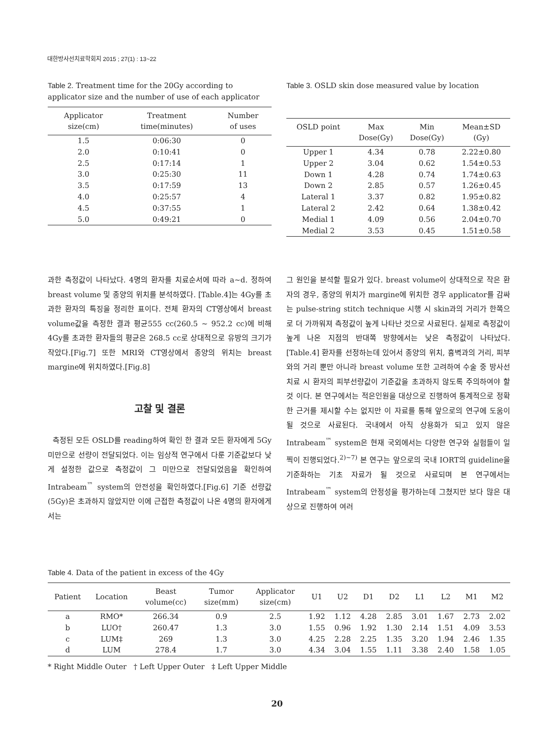대한방사선치료학회지 2015 ; 27(1) : 13~22
Table 2. Treatment time for the 20Gy according to applicator size and the number of use of each applicator
| Applicator size(cm) | Treatment time(minutes) | Number of uses |
| --- | --- | --- |
| 1.5 | 0:06:30 | 0 |
| 2.0 | 0:10:41 | 0 |
| 2.5 | 0:17:14 | 1 |
| 3.0 | 0:25:30 | 11 |
| 3.5 | 0:17:59 | 13 |
| 4.0 | 0:25:57 | 4 |
| 4.5 | 0:37:55 | 1 |
| 5.0 | 0:49:21 | 0 |
Table 3. OSLD skin dose measured value by location
| OSLD point | Max Dose(Gy) | Min Dose(Gy) | Mean±SD (Gy) |
| --- | --- | --- | --- |
| Upper 1 | 4.34 | 0.78 | 2.22±0.80 |
| Upper 2 | 3.04 | 0.62 | 1.54±0.53 |
| Down 1 | 4.28 | 0.74 | 1.74±0.63 |
| Down 2 | 2.85 | 0.57 | 1.26±0.45 |
| Lateral 1 | 3.37 | 0.82 | 1.95±0.82 |
| Lateral 2 | 2.42 | 0.64 | 1.38±0.42 |
| Medial 1 | 4.09 | 0.56 | 2.04±0.70 |
| Medial 2 | 3.53 | 0.45 | 1.51±0.58 |
과한 측정값이 나타났다. 4명의 환자를 치료순서에 따라 a~d. 정하여 breast volume 및 종양의 위치를 분석하였다. [Table.4]는 4Gy를 초과한 환자의 특징을 정리한 표이다. 전체 환자의 CT영상에서 breast volume값을 측정한 결과 평균555 cc(260.5 ~ 952.2 cc)에 비해 4Gy를 초과한 환자들의 평균은 268.5 cc로 상대적으로 유방의 크기가 작았다.[Fig.7] 또한 MRI와 CT영상에서 종양의 위치는 breast margine에 위치하였다.[Fig.8]
고찰 및 결론
측정된 모든 OSLD를 reading하여 확인 한 결과 모든 환자에게 5Gy미만으로 선량이 전달되었다. 이는 임상적 연구에서 다룬 기준값보다 낮게 설정한 값으로 측정값이 그 미만으로 전달되었음을 확인하여 Intrabeam<sup>™</sup> system의 안전성을 확인하였다.[Fig.6] 기준 선량값(5Gy)은 초과하지 않았지만 이에 근접한 측정값이 나온 4명의 환자에게서는
그 원인을 분석할 필요가 있다. breast volume이 상대적으로 작은 환자의 경우, 종양의 위치가 margine에 위치한 경우 applicator를 감싸는 pulse-string stitch technique 시행 시 skin과의 거리가 한쪽으로 더 가까워져 측정값이 높게 나타난 것으로 사료된다. 실제로 측정값이 높게 나온 지점의 반대쪽 방향에서는 낮은 측정값이 나타났다.[Table.4] 환자를 선정하는데 있어서 종양의 위치, 흉벽과의 거리, 피부와의 거리 뿐만 아니라 breast volume 또한 고려하여 수술 중 방사선 치료 시 환자의 피부선량값이 기준값을 초과하지 않도록 주의하여야 할 것 이다. 본 연구에서는 적은인원을 대상으로 진행하여 통계적으로 정확한 근거를 제시할 수는 없지만 이 자료를 통해 앞으로의 연구에 도움이 될 것으로 사료된다. 국내에서 아직 상용화가 되고 있지 않은 Intrabeam<sup>™</sup> system은 현재 국외에서는 다양한 연구와 실험들이 일찍이 진행되었다.<sup>2)~7)</sup> 본 연구는 앞으로의 국내 IORT의 guideline을 기준화하는 기초 자료가 될 것으로 사료되며 본 연구에서는 Intrabeam<sup>™</sup> system의 안정성을 평가하는데 그쳤지만 보다 많은 대상으로 진행하여 여러
Table 4. Data of the patient in excess of the 4Gy
| Patient | Location | Beast volume(cc) | Tumor size(mm) | Applicator size(cm) | U1 | U2 | D1 | D2 | L1 | L2 | M1 | M2 |
| --- | --- | --- | --- | --- | --- | --- | --- | --- | --- | --- | --- | --- |
| a | RMO* | 266.34 | 0.9 | 2.5 | 1.92 | 1.12 | 4.28 | 2.85 | 3.01 | 1.67 | 2.73 | 2.02 |
| b | LUO† | 260.47 | 1.3 | 3.0 | 1.55 | 0.96 | 1.92 | 1.30 | 2.14 | 1.51 | 4.09 | 3.53 |
| c | LUM‡ | 269 | 1.3 | 3.0 | 4.25 | 2.28 | 2.25 | 1.35 | 3.20 | 1.94 | 2.46 | 1.35 |
| d | LUM | 278.4 | 1.7 | 3.0 | 4.34 | 3.04 | 1.55 | 1.11 | 3.38 | 2.40 | 1.58 | 1.05 |
* Right Middle Outer † Left Upper Outer ‡ Left Upper Middle
20